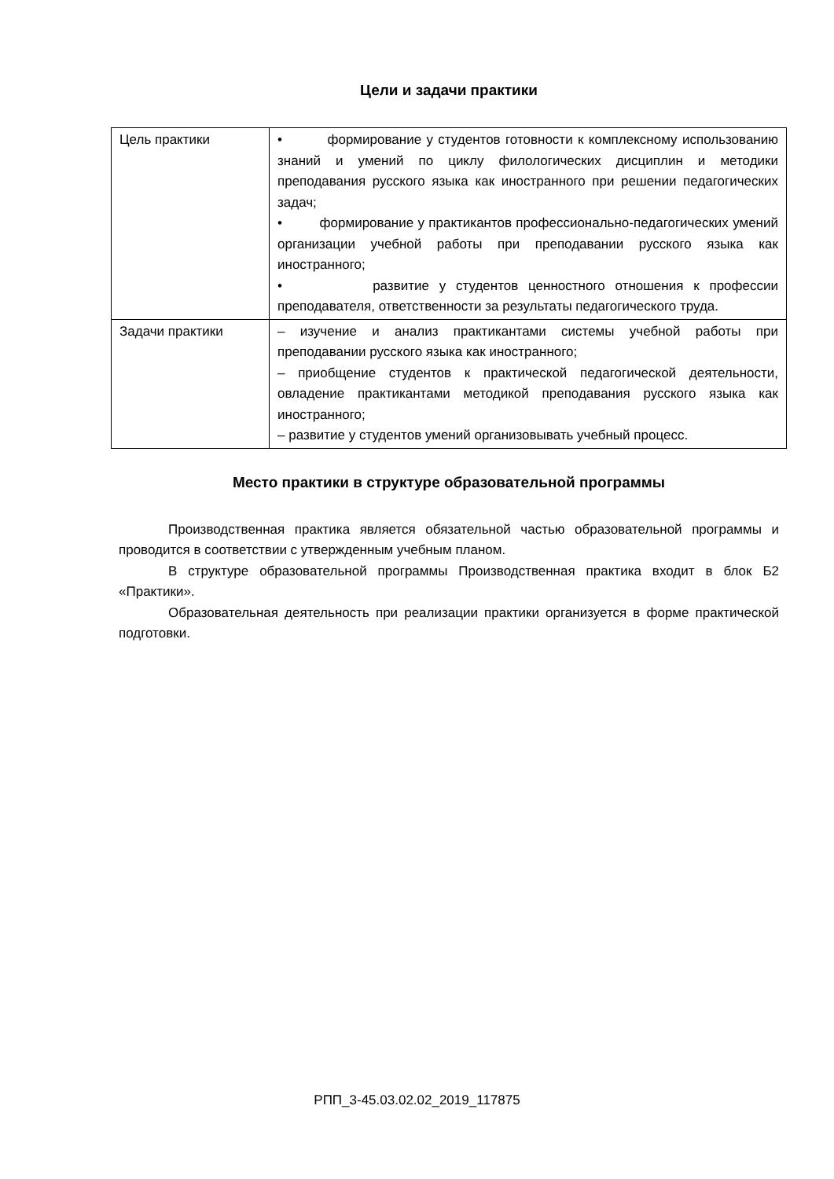Цели и задачи практики
| Цель практики | • формирование у студентов готовности к комплексному использованию знаний и умений по циклу филологических дисциплин и методики преподавания русского языка как иностранного при решении педагогических задач; • формирование у практикантов профессионально-педагогических умений организации учебной работы при преподавании русского языка как иностранного; • развитие у студентов ценностного отношения к профессии преподавателя, ответственности за результаты педагогического труда. |
| Задачи практики | – изучение и анализ практикантами системы учебной работы при преподавании русского языка как иностранного; – приобщение студентов к практической педагогической деятельности, овладение практикантами методикой преподавания русского языка как иностранного; – развитие у студентов умений организовывать учебный процесс. |
Место практики в структуре образовательной программы
Производственная практика является обязательной частью образовательной программы и проводится в соответствии с утвержденным учебным планом.
В структуре образовательной программы Производственная практика входит в блок Б2 «Практики».
Образовательная деятельность при реализации практики организуется в форме практической подготовки.
РПП_3-45.03.02.02_2019_117875